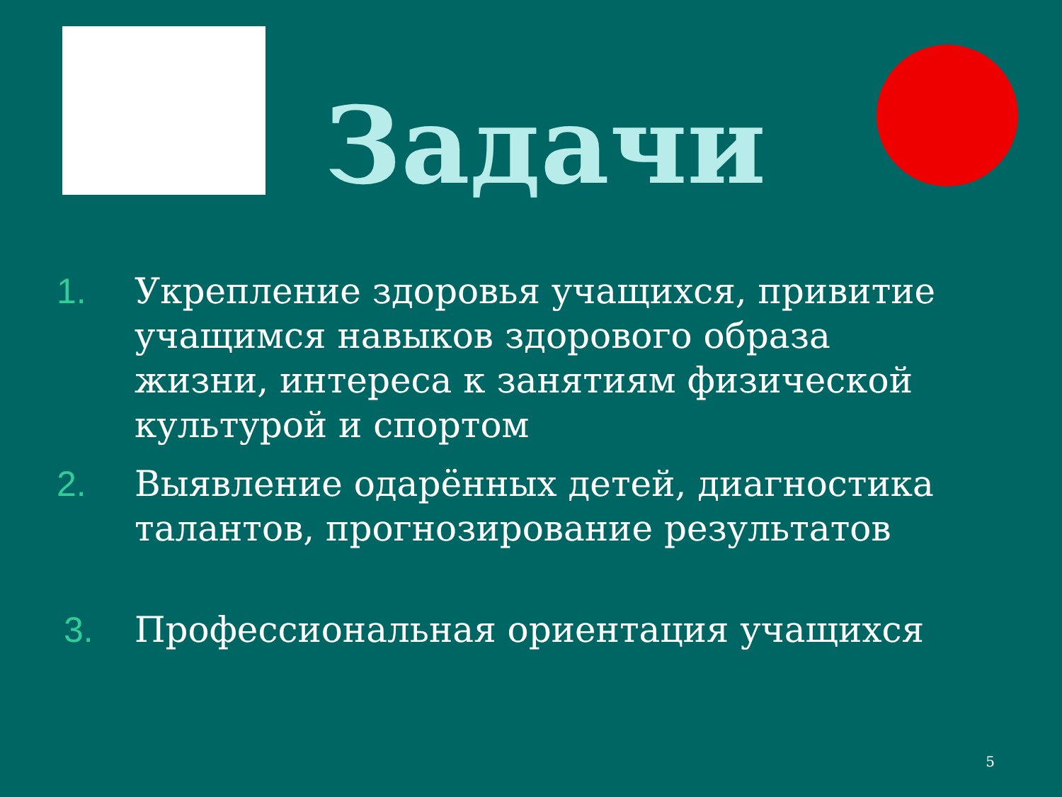Задачи
1. Укрепление здоровья учащихся, привитие учащимся навыков здорового образа жизни, интереса к занятиям физической культурой и спортом
2. Выявление одарённых детей, диагностика талантов, прогнозирование результатов
3. Профессиональная ориентация учащихся
5